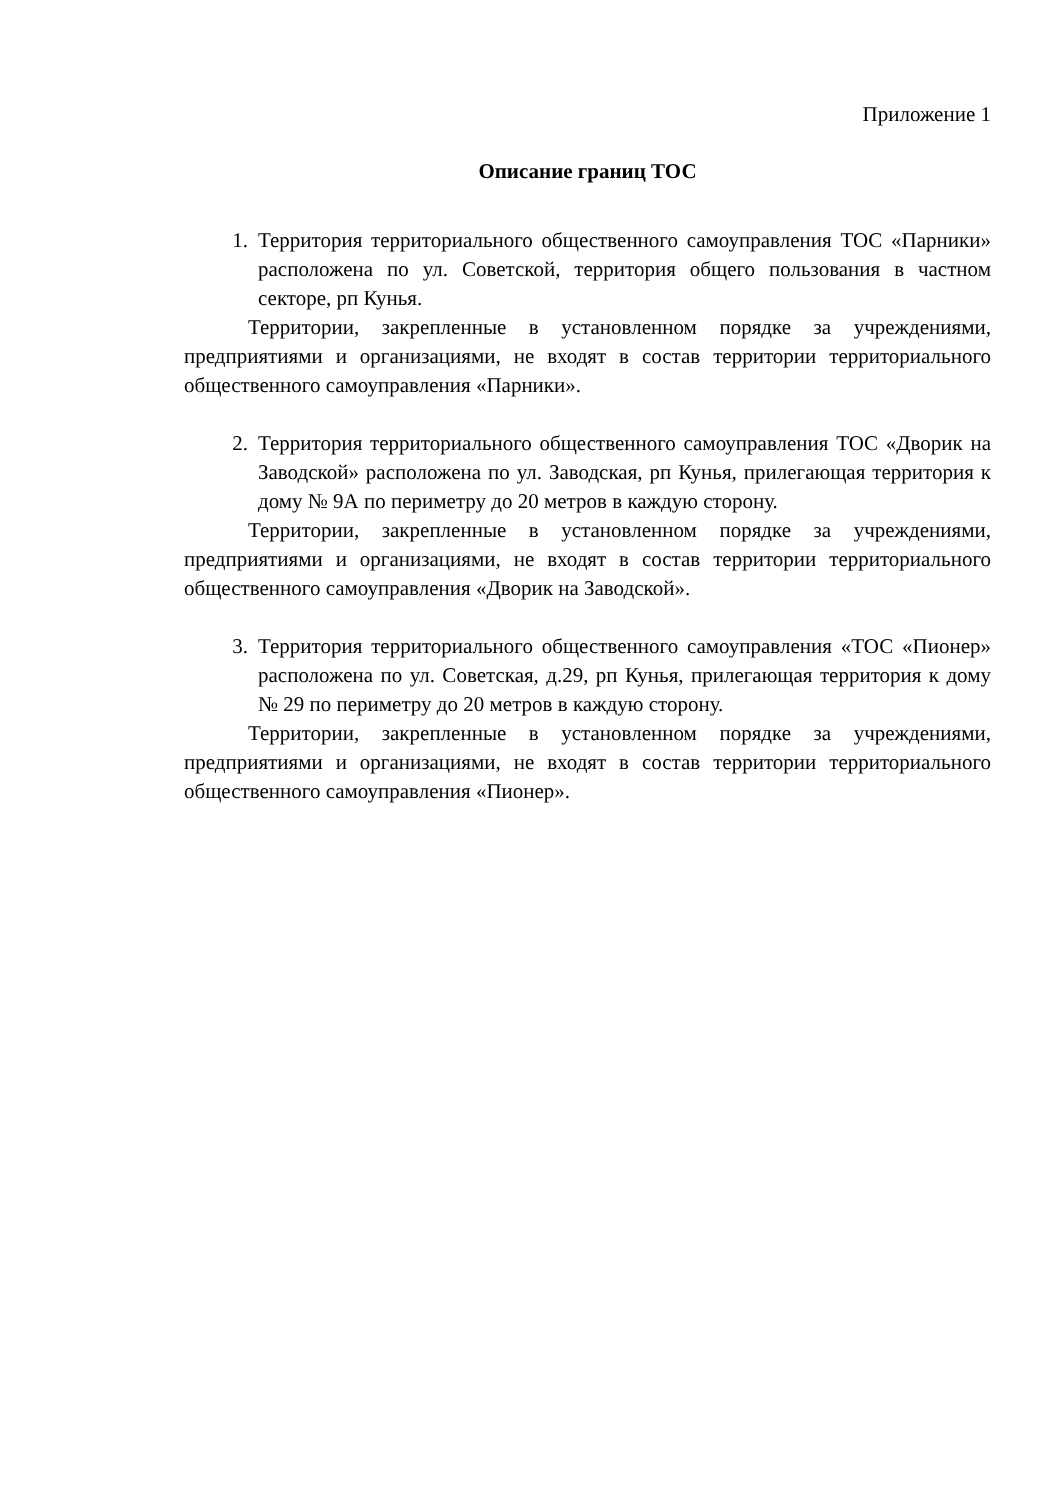Приложение 1
Описание границ ТОС
1. Территория территориального общественного самоуправления ТОС «Парники» расположена по ул. Советской, территория общего пользования в частном секторе, рп Кунья.
Территории, закрепленные в установленном порядке за учреждениями, предприятиями и организациями, не входят в состав территории территориального общественного самоуправления «Парники».
2. Территория территориального общественного самоуправления ТОС «Дворик на Заводской» расположена по ул. Заводская, рп Кунья, прилегающая территория к дому № 9А по периметру до 20 метров в каждую сторону.
Территории, закрепленные в установленном порядке за учреждениями, предприятиями и организациями, не входят в состав территории территориального общественного самоуправления «Дворик на Заводской».
3. Территория территориального общественного самоуправления «ТОС «Пионер» расположена по ул. Советская, д.29, рп Кунья, прилегающая территория к дому № 29 по периметру до 20 метров в каждую сторону.
Территории, закрепленные в установленном порядке за учреждениями, предприятиями и организациями, не входят в состав территории территориального общественного самоуправления «Пионер».